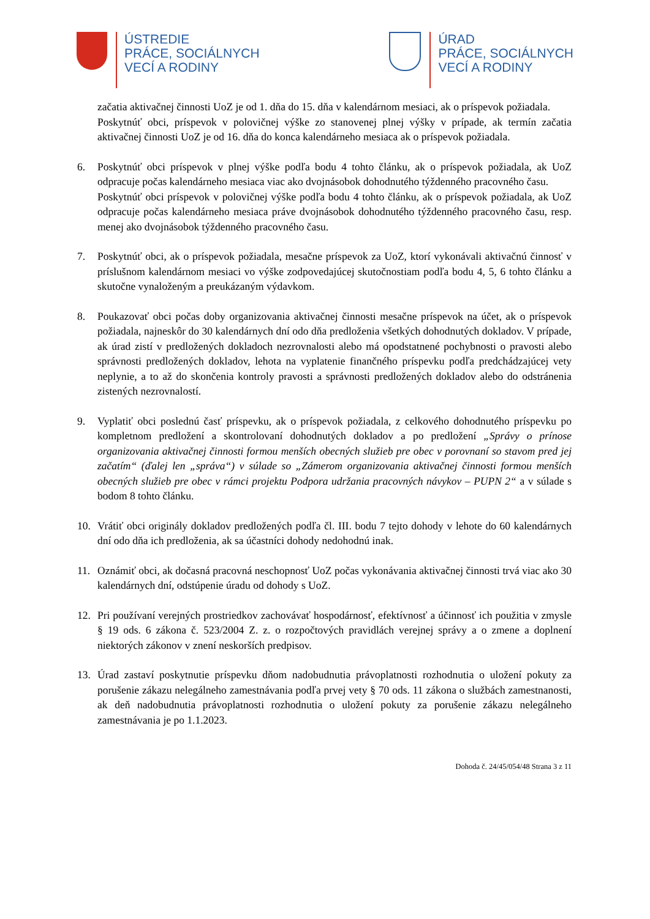ÚSTREDIE
PRÁCE, SOCIÁLNYCH
VECÍ A RODINY
ÚRAD
PRÁCE, SOCIÁLNYCH
VECÍ A RODINY
začatia aktivačnej činnosti UoZ je od 1. dňa do 15. dňa v kalendárnom mesiaci, ak o príspevok požiadala.
Poskytnúť obci, príspevok v polovičnej výške zo stanovenej plnej výšky v prípade, ak termín začatia aktivačnej činnosti UoZ je od 16. dňa do konca kalendárneho mesiaca ak o príspevok požiadala.
6. Poskytnúť obci príspevok v plnej výške podľa bodu 4 tohto článku, ak o príspevok požiadala, ak UoZ odpracuje počas kalendárneho mesiaca viac ako dvojnásobok dohodnutého týždenného pracovného času.
Poskytnúť obci príspevok v polovičnej výške podľa bodu 4 tohto článku, ak o príspevok požiadala, ak UoZ odpracuje počas kalendárneho mesiaca práve dvojnásobok dohodnutého týždenného pracovného času, resp. menej ako dvojnásobok týždenného pracovného času.
7. Poskytnúť obci, ak o príspevok požiadala, mesačne príspevok za UoZ, ktorí vykonávali aktivačnú činnosť v príslušnom kalendárnom mesiaci vo výške zodpovedajúcej skutočnostiam podľa bodu 4, 5, 6 tohto článku a skutočne vynaloženým a preukázaným výdavkom.
8. Poukazovať obci počas doby organizovania aktivačnej činnosti mesačne príspevok na účet, ak o príspevok požiadala, najneskôr do 30 kalendárnych dní odo dňa predloženia všetkých dohodnutých dokladov. V prípade, ak úrad zistí v predložených dokladoch nezrovnalosti alebo má opodstatnené pochybnosti o pravosti alebo správnosti predložených dokladov, lehota na vyplatenie finančného príspevku podľa predchádzajúcej vety neplynie, a to až do skončenia kontroly pravosti a správnosti predložených dokladov alebo do odstránenia zistených nezrovnalostí.
9. Vyplatiť obci poslednú časť príspevku, ak o príspevok požiadala, z celkového dohodnutého príspevku po kompletnom predložení a skontrolovaní dohodnutých dokladov a po predložení „Správy o prínose organizovania aktivačnej činnosti formou menších obecných služieb pre obec v porovnaní so stavom pred jej začatím“ (ďalej len „správa“) v súlade so „Zámerom organizovania aktivačnej činnosti formou menších obecných služieb pre obec v rámci projektu Podpora udržania pracovných návykov – PUPN 2“ a v súlade s bodom 8 tohto článku.
10. Vrátiť obci originály dokladov predložených podľa čl. III. bodu 7 tejto dohody v lehote do 60 kalendárnych dní odo dňa ich predloženia, ak sa účastníci dohody nedohodnú inak.
11. Oznámiť obci, ak dočasná pracovná neschopnosť UoZ počas vykonávania aktivačnej činnosti trvá viac ako 30 kalendárnych dní, odstúpenie úradu od dohody s UoZ.
12. Pri používaní verejných prostriedkov zachovávať hospodárnosť, efektívnosť a účinnosť ich použitia v zmysle § 19 ods. 6 zákona č. 523/2004 Z. z. o rozpočtových pravidlách verejnej správy a o zmene a doplnení niektorých zákonov v znení neskorších predpisov.
13. Úrad zastaví poskytnutie príspevku dňom nadobudnutia právoplatnosti rozhodnutia o uložení pokuty za porušenie zákazu nelegálneho zamestnávania podľa prvej vety § 70 ods. 11 zákona o službách zamestnanosti, ak deň nadobudnutia právoplatnosti rozhodnutia o uložení pokuty za porušenie zákazu nelegálneho zamestnávania je po 1.1.2023.
Dohoda č. 24/45/054/48 Strana 3 z 11